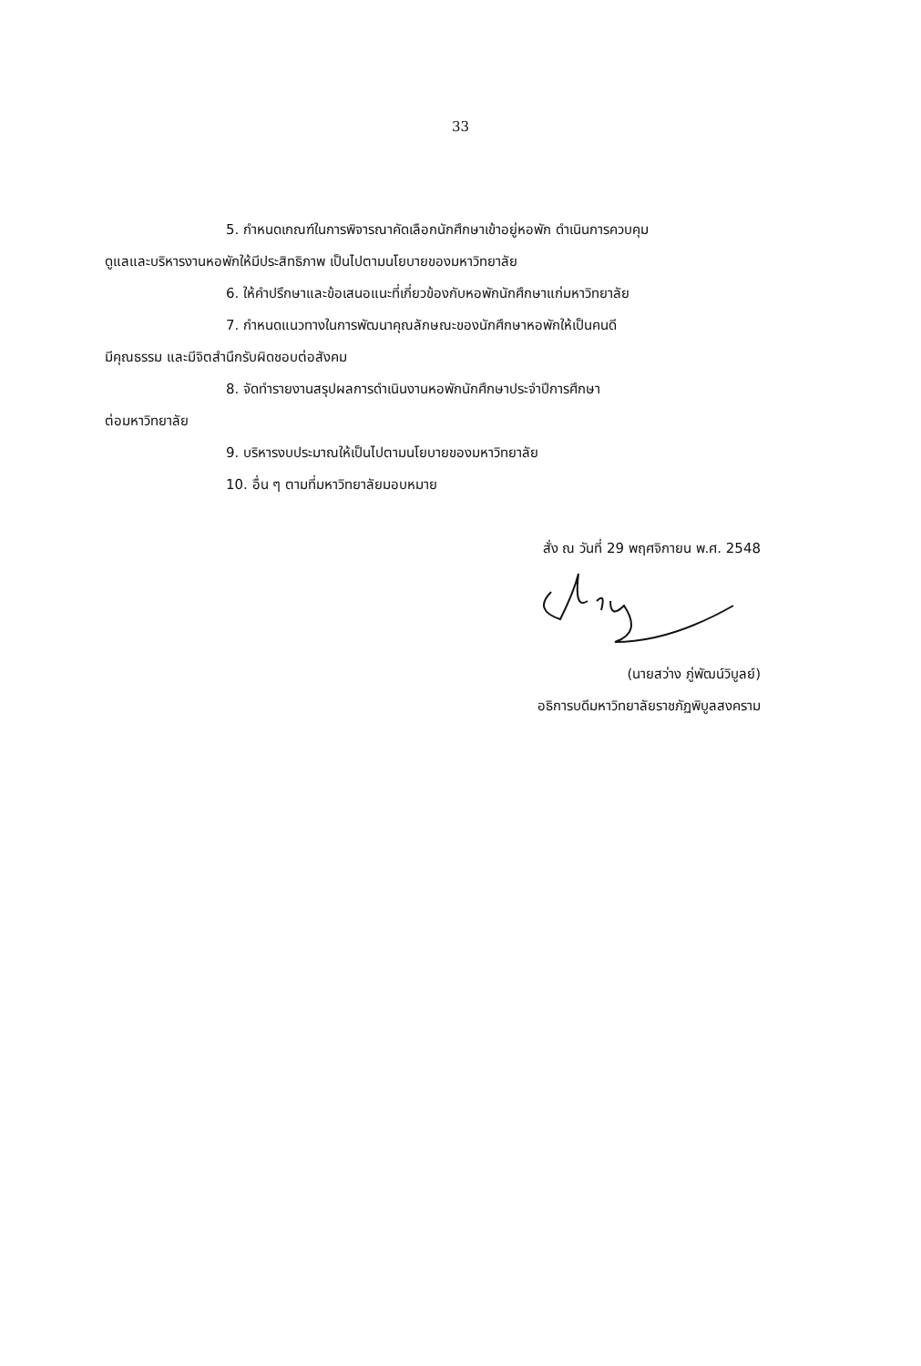33
5. กำหนดเกณฑ์ในการพิจารณาคัดเลือกนักศึกษาเข้าอยู่หอพัก ดำเนินการควบคุม
ดูแลและบริหารงานหอพักให้มีประสิทธิภาพ เป็นไปตามนโยบายของมหาวิทยาลัย
6. ให้คำปรึกษาและข้อเสนอแนะที่เกี่ยวข้องกับหอพักนักศึกษาแก่มหาวิทยาลัย
7. กำหนดแนวทางในการพัฒนาคุณลักษณะของนักศึกษาหอพักให้เป็นคนดี
มีคุณธรรม และมีจิตสำนึกรับผิดชอบต่อสังคม
8. จัดทำรายงานสรุปผลการดำเนินงานหอพักนักศึกษาประจำปีการศึกษา
ต่อมหาวิทยาลัย
9. บริหารงบประมาณให้เป็นไปตามนโยบายของมหาวิทยาลัย
10. อื่น ๆ ตามที่มหาวิทยาลัยมอบหมาย
สั่ง ณ วันที่ 29 พฤศจิกายน พ.ศ. 2548
(นายสว่าง ภู่พัฒน์วิบูลย์)
อธิการบดีมหาวิทยาลัยราชภัฏพิบูลสงคราม